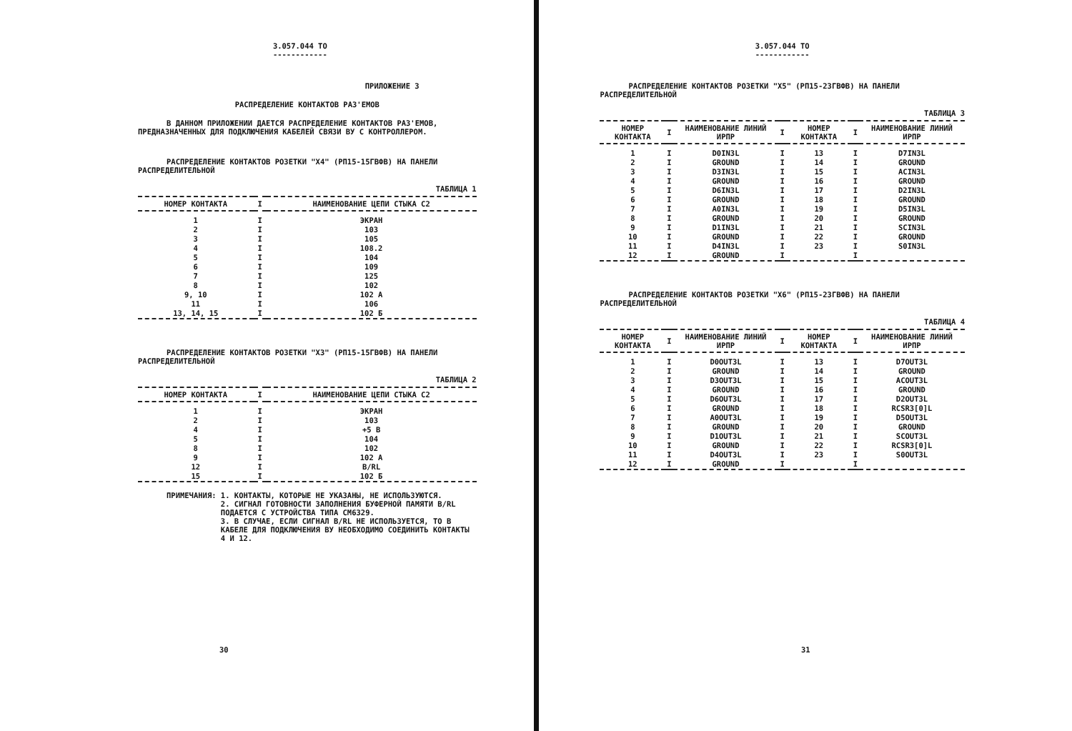3.057.044 ТО
------------
ПРИЛОЖЕНИЕ 3
РАСПРЕДЕЛЕНИЕ КОНТАКТОВ РАЗ'ЕМОВ
В ДАННОМ ПРИЛОЖЕНИИ ДАЕТСЯ РАСПРЕДЕЛЕНИЕ КОНТАКТОВ РАЗ'ЕМОВ, ПРЕДНАЗНАЧЕННЫХ ДЛЯ ПОДКЛЮЧЕНИЯ КАБЕЛЕЙ СВЯЗИ ВУ С КОНТРОЛЛЕРОМ.
РАСПРЕДЕЛЕНИЕ КОНТАКТОВ РОЗЕТКИ "Х4" (РП15-15ГВФВ) НА ПАНЕЛИ РАСПРЕДЕЛИТЕЛЬНОЙ
ТАБЛИЦА 1
| НОМЕР КОНТАКТА | I | НАИМЕНОВАНИЕ ЦЕПИ СТЫКА С2 |
| --- | --- | --- |
| 1 | I | ЭКРАН |
| 2 | I | 103 |
| 3 | I | 105 |
| 4 | I | 108.2 |
| 5 | I | 104 |
| 6 | I | 109 |
| 7 | I | 125 |
| 8 | I | 102 |
| 9, 10 | I | 102 А |
| 11 | I | 106 |
| 13, 14, 15 | I | 102 Б |
РАСПРЕДЕЛЕНИЕ КОНТАКТОВ РОЗЕТКИ "Х3" (РП15-15ГВФВ) НА ПАНЕЛИ РАСПРЕДЕЛИТЕЛЬНОЙ
ТАБЛИЦА 2
| НОМЕР КОНТАКТА | I | НАИМЕНОВАНИЕ ЦЕПИ СТЫКА С2 |
| --- | --- | --- |
| 1 | I | ЭКРАН |
| 2 | I | 103 |
| 4 | I | +5 В |
| 5 | I | 104 |
| 8 | I | 102 |
| 9 | I | 102 А |
| 12 | I | В/RL |
| 15 | I | 102 Б |
ПРИМЕЧАНИЯ: 1. КОНТАКТЫ, КОТОРЫЕ НЕ УКАЗАНЫ, НЕ ИСПОЛЬЗУЮТСЯ.
2. СИГНАЛ ГОТОВНОСТИ ЗАПОЛНЕНИЯ БУФЕРНОЙ ПАМЯТИ В/RL ПОДАЕТСЯ С УСТРОЙСТВА ТИПА СМ6329.
3. В СЛУЧАЕ, ЕСЛИ СИГНАЛ В/RL НЕ ИСПОЛЬЗУЕТСЯ, ТО В КАБЕЛЕ ДЛЯ ПОДКЛЮЧЕНИЯ ВУ НЕОБХОДИМО СОЕДИНИТЬ КОНТАКТЫ 4 И 12.
30
3.057.044 ТО
------------
РАСПРЕДЕЛЕНИЕ КОНТАКТОВ РОЗЕТКИ "Х5" (РП15-23ГВФВ) НА ПАНЕЛИ РАСПРЕДЕЛИТЕЛЬНОЙ
ТАБЛИЦА 3
| НОМЕР КОНТАКТА | I | НАИМЕНОВАНИЕ ЛИНИЙ ИРПР | I | НОМЕР КОНТАКТА | I | НАИМЕНОВАНИЕ ЛИНИЙ ИРПР |
| --- | --- | --- | --- | --- | --- | --- |
| 1 | I | D0IN3L | I | 13 | I | D7IN3L |
| 2 | I | GROUND | I | 14 | I | GROUND |
| 3 | I | D3IN3L | I | 15 | I | ACIN3L |
| 4 | I | GROUND | I | 16 | I | GROUND |
| 5 | I | D6IN3L | I | 17 | I | D2IN3L |
| 6 | I | GROUND | I | 18 | I | GROUND |
| 7 | I | A0IN3L | I | 19 | I | D5IN3L |
| 8 | I | GROUND | I | 20 | I | GROUND |
| 9 | I | D1IN3L | I | 21 | I | SCIN3L |
| 10 | I | GROUND | I | 22 | I | GROUND |
| 11 | I | D4IN3L | I | 23 | I | S0IN3L |
| 12 | I | GROUND | I | | I | |
РАСПРЕДЕЛЕНИЕ КОНТАКТОВ РОЗЕТКИ "Х6" (РП15-23ГВФВ) НА ПАНЕЛИ РАСПРЕДЕЛИТЕЛЬНОЙ
ТАБЛИЦА 4
| НОМЕР КОНТАКТА | I | НАИМЕНОВАНИЕ ЛИНИЙ ИРПР | I | НОМЕР КОНТАКТА | I | НАИМЕНОВАНИЕ ЛИНИЙ ИРПР |
| --- | --- | --- | --- | --- | --- | --- |
| 1 | I | D0OUT3L | I | 13 | I | D7OUT3L |
| 2 | I | GROUND | I | 14 | I | GROUND |
| 3 | I | D3OUT3L | I | 15 | I | ACOUT3L |
| 4 | I | GROUND | I | 16 | I | GROUND |
| 5 | I | D6OUT3L | I | 17 | I | D2OUT3L |
| 6 | I | GROUND | I | 18 | I | RCSR3[0]L |
| 7 | I | A0OUT3L | I | 19 | I | D5OUT3L |
| 8 | I | GROUND | I | 20 | I | GROUND |
| 9 | I | D1OUT3L | I | 21 | I | SCOUT3L |
| 10 | I | GROUND | I | 22 | I | RCSR3[0]L |
| 11 | I | D4OUT3L | I | 23 | I | S0OUT3L |
| 12 | I | GROUND | I | | I | |
31